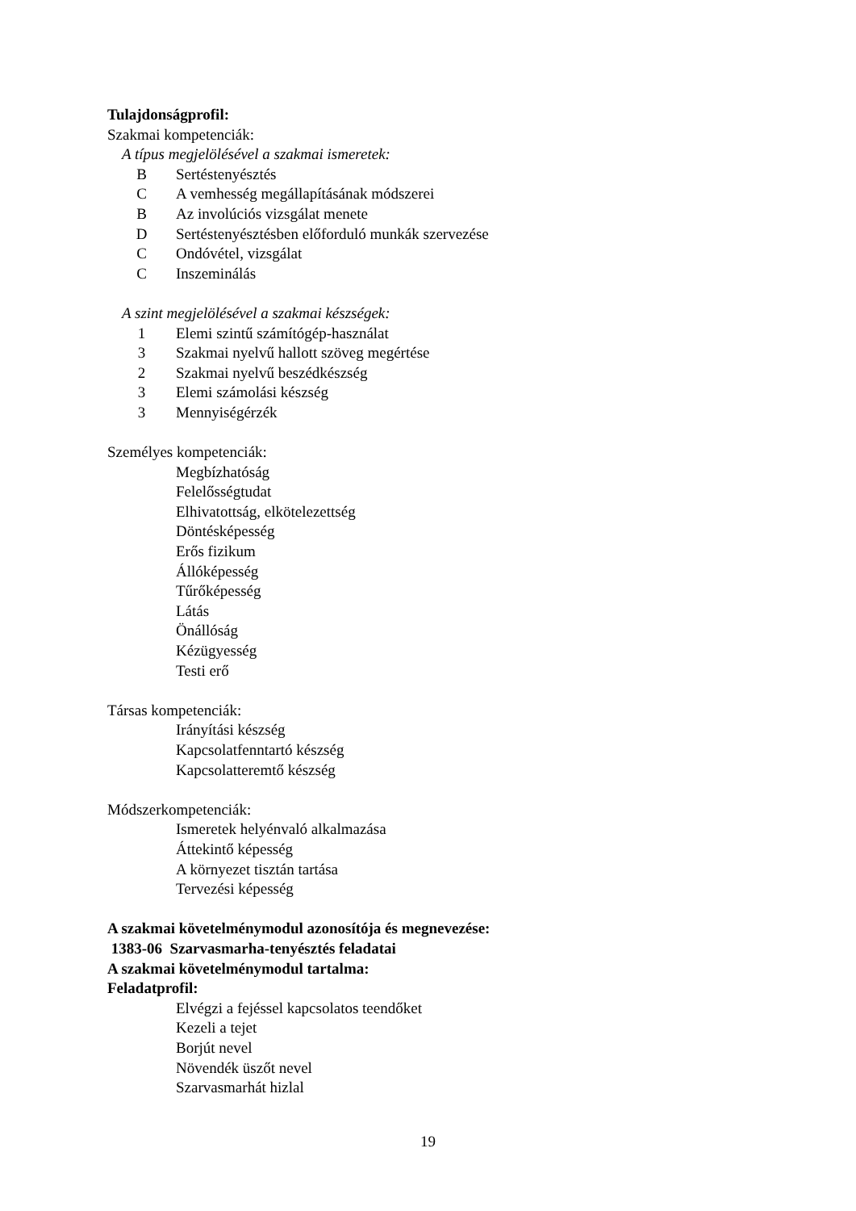Tulajdonságprofil:
Szakmai kompetenciák:
A típus megjelölésével a szakmai ismeretek:
B Sertéstenyésztés
C A vemhesség megállapításának módszerei
B Az involúciós vizsgálat menete
D Sertéstenyésztésben előforduló munkák szervezése
C Ondóvétel, vizsgálat
C Inszeminálás
A szint megjelölésével a szakmai készségek:
1 Elemi szintű számítógép-használat
3 Szakmai nyelvű hallott szöveg megértése
2 Szakmai nyelvű beszédkészség
3 Elemi számolási készség
3 Mennyiségérzék
Személyes kompetenciák:
Megbízhatóság
Felelősségtudat
Elhivatottság, elkötelezettség
Döntésképesség
Erős fizikum
Állóképesség
Tűrőképesség
Látás
Önállóság
Kézügyesség
Testi erő
Társas kompetenciák:
Irányítási készség
Kapcsolatfenntartó készség
Kapcsolatteremtő készség
Módszerkompetenciák:
Ismeretek helyénvaló alkalmazása
Áttekintő képesség
A környezet tisztán tartása
Tervezési képesség
A szakmai követelménymodul azonosítója és megnevezése:
1383-06 Szarvasmarha-tenyésztés feladatai
A szakmai követelménymodul tartalma:
Feladatprofil:
Elvégzi a fejéssel kapcsolatos teendőket
Kezeli a tejet
Borjút nevel
Növendék üszőt nevel
Szarvasmarhát hizlal
19